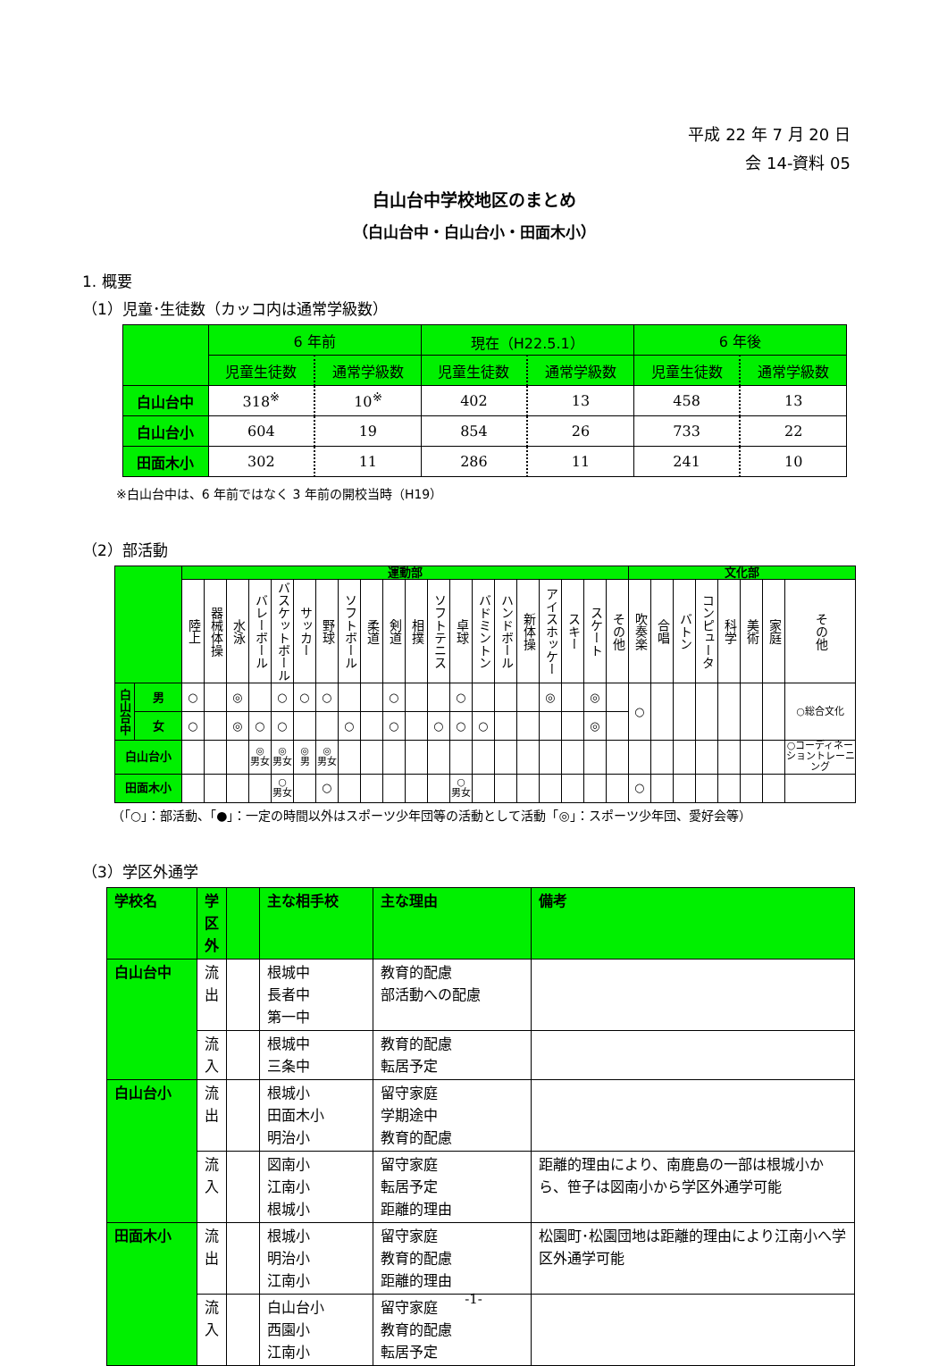平成 22 年 7 月 20 日
会 14-資料 05
白山台中学校地区のまとめ
（白山台中・白山台小・田面木小）
1. 概要
（1）児童･生徒数（カッコ内は通常学級数）
| | 6 年前 | | 現在（H22.5.1） | | 6 年後 | |
| --- | --- | --- | --- | --- | --- | --- |
| | 児童生徒数 | 通常学級数 | 児童生徒数 | 通常学級数 | 児童生徒数 | 通常学級数 |
| 白山台中 | 318<sup>※</sup> | 10<sup>※</sup> | 402 | 13 | 458 | 13 |
| 白山台小 | 604 | 19 | 854 | 26 | 733 | 22 |
| 田面木小 | 302 | 11 | 286 | 11 | 241 | 10 |
※白山台中は、6 年前ではなく 3 年前の開校当時（H19）
（2）部活動
| | | 運動部 | | | | | | | | | | | | | | | | | | | | 文化部 | | | | | | | |
| --- | --- | --- | --- | --- | --- | --- | --- | --- | --- | --- | --- | --- | --- | --- | --- | --- | --- | --- | --- | --- | --- | --- | --- | --- | --- | --- | --- | --- | --- |
| | | 陸上 | 器械体操 | 水泳 | バレーボール | バスケットボール | サッカー | 野球 | ソフトボール | 柔道 | 剣道 | 相撲 | ソフトテニス | 卓球 | バドミントン | ハンドボール | 新体操 | アイスホッケー | スキー | スケート | その他 | 吹奏楽 | 合唱 | バトン | コンピュータ | 科学 | 美術 | 家庭 | その他 |
| 白山台中 | 男 | ○ | | ◎ | | ○ | ○ | ○ | | | ○ | | | ○ | | | | ◎ | | ◎ | | ○ | | | | | | | ○総合文化 |
| | 女 | ○ | | ◎ | ○ | ○ | | | ○ | | ○ | | ○ | ○ | ○ | | | | | ◎ | | | | | | | | | |
| 白山台小 | | | | | ◎ 男女 | ◎ 男女 | ◎ 男 | ◎ 男女 | | | | | | | | | | | | | | | | | | | | | ○コーディネーショントレーニング |
| 田面木小 | | | | | | ○ 男女 | | ○ | | | | | | ○ 男女 | | | | | | | | ○ | | | | | | | |
（「○」：部活動、「●」：一定の時間以外はスポーツ少年団等の活動として活動「◎」：スポーツ少年団、愛好会等）
（3）学区外通学
| 学校名 | 学区外 | | 主な相手校 | 主な理由 | 備考 |
| --- | --- | --- | --- | --- | --- |
| 白山台中 | 流 出 | | 根城中 長者中 第一中 | 教育的配慮 部活動への配慮 | |
| | 流 入 | | 根城中 三条中 | 教育的配慮 転居予定 | |
| 白山台小 | 流 出 | | 根城小 田面木小 明治小 | 留守家庭 学期途中 教育的配慮 | |
| | 流 入 | | 図南小 江南小 根城小 | 留守家庭 転居予定 距離的理由 | 距離的理由により、南鹿島の一部は根城小から、笹子は図南小から学区外通学可能 |
| 田面木小 | 流 出 | | 根城小 明治小 江南小 | 留守家庭 教育的配慮 距離的理由 | 松園町･松園団地は距離的理由により江南小へ学区外通学可能 |
| | 流 入 | | 白山台小 西園小 江南小 | 留守家庭 教育的配慮 転居予定 | |
-1-